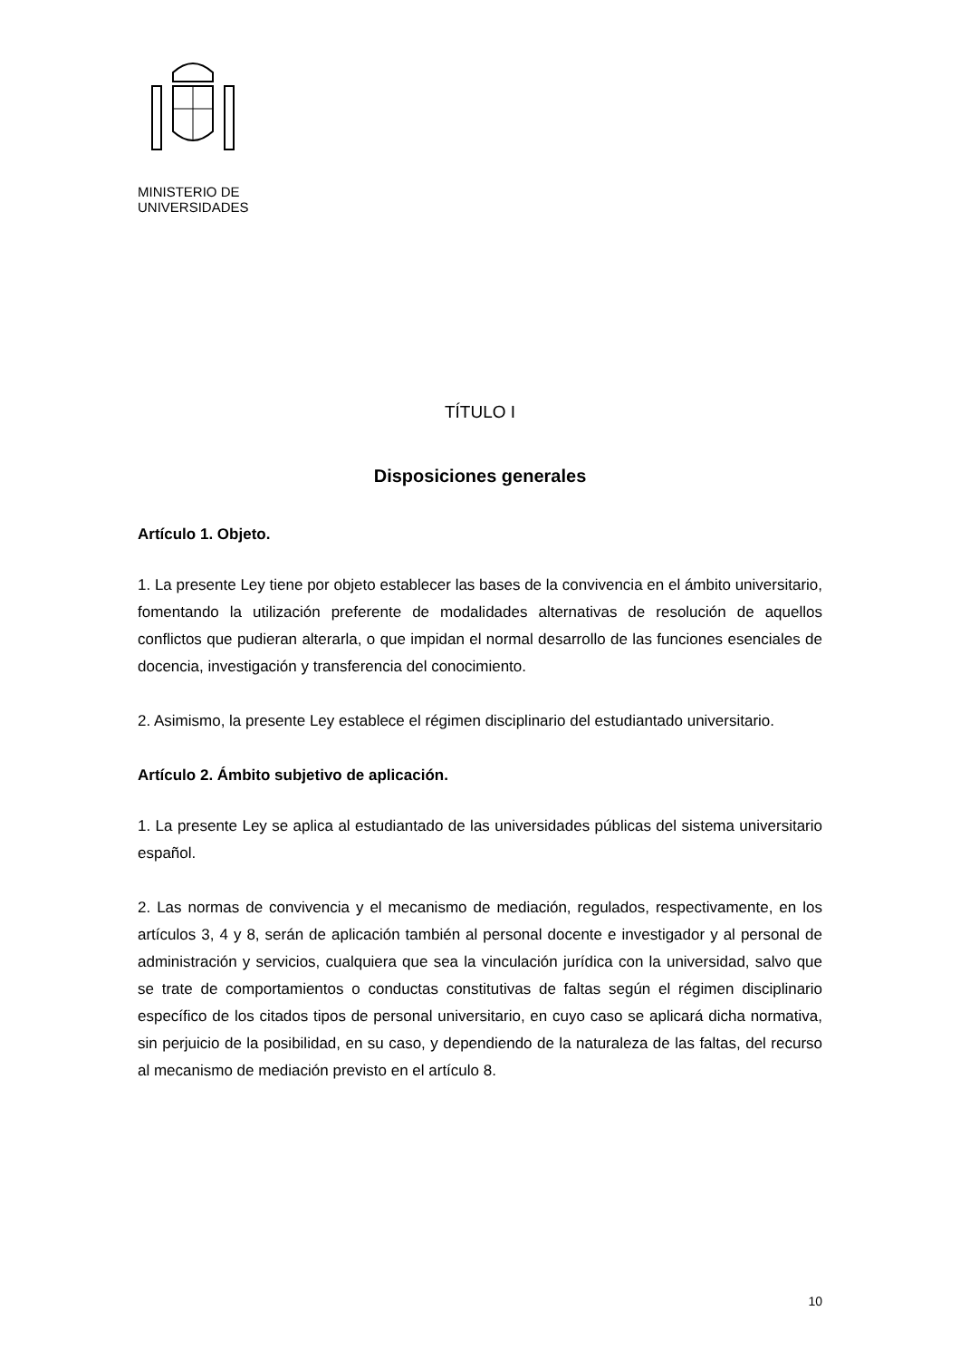MINISTERIO DE
UNIVERSIDADES
TÍTULO I
Disposiciones generales
Artículo 1. Objeto.
1. La presente Ley tiene por objeto establecer las bases de la convivencia en el ámbito universitario, fomentando la utilización preferente de modalidades alternativas de resolución de aquellos conflictos que pudieran alterarla, o que impidan el normal desarrollo de las funciones esenciales de docencia, investigación y transferencia del conocimiento.
2. Asimismo, la presente Ley establece el régimen disciplinario del estudiantado universitario.
Artículo 2. Ámbito subjetivo de aplicación.
1. La presente Ley se aplica al estudiantado de las universidades públicas del sistema universitario español.
2. Las normas de convivencia y el mecanismo de mediación, regulados, respectivamente, en los artículos 3, 4 y 8, serán de aplicación también al personal docente e investigador y al personal de administración y servicios, cualquiera que sea la vinculación jurídica con la universidad, salvo que se trate de comportamientos o conductas constitutivas de faltas según el régimen disciplinario específico de los citados tipos de personal universitario, en cuyo caso se aplicará dicha normativa, sin perjuicio de la posibilidad, en su caso, y dependiendo de la naturaleza de las faltas, del recurso al mecanismo de mediación previsto en el artículo 8.
10